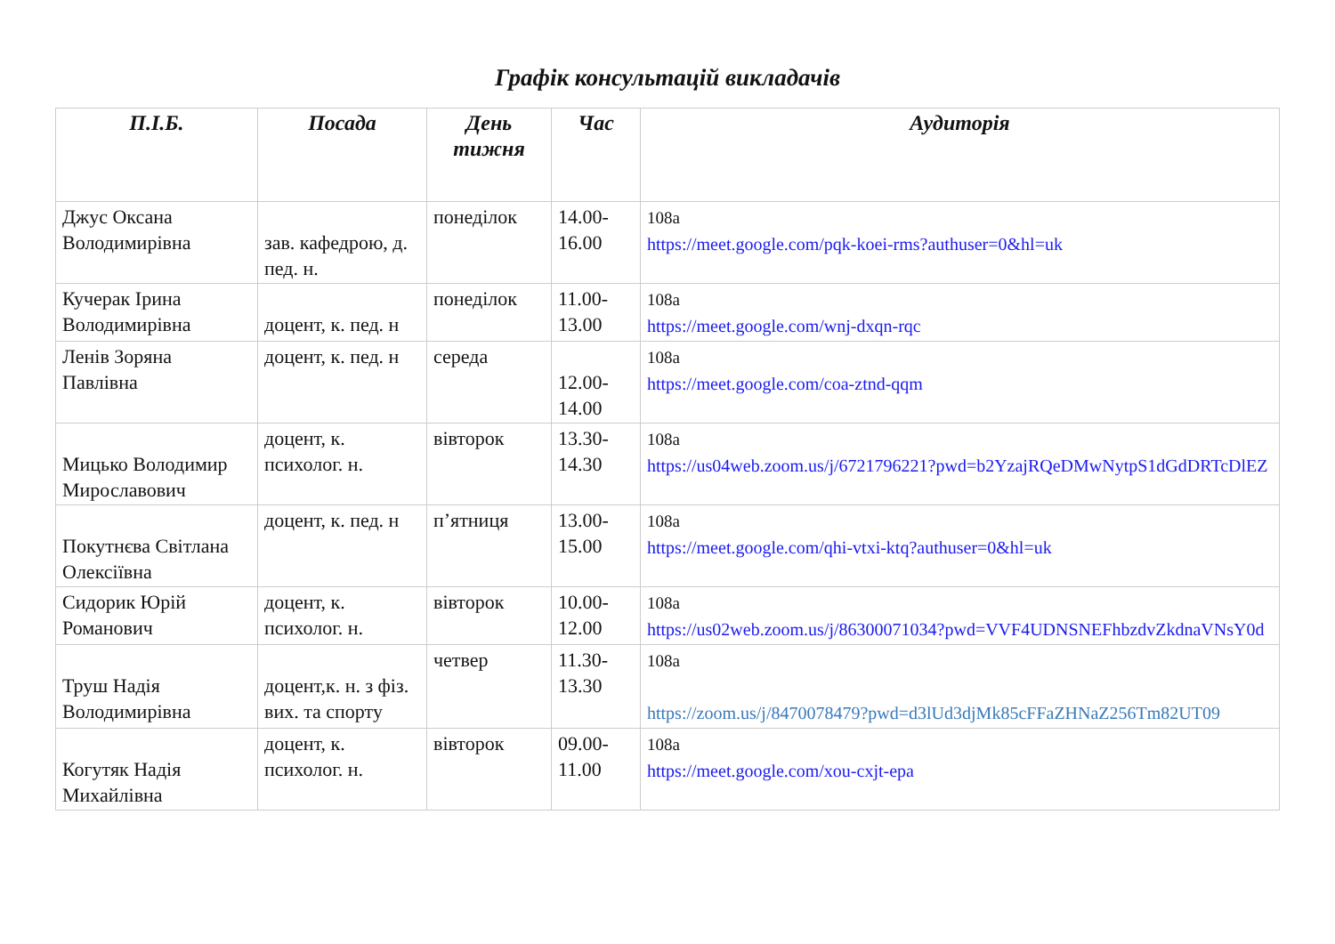Графік консультацій викладачів
| П.І.Б. | Посада | День тижня | Час | Аудиторія |
| --- | --- | --- | --- | --- |
| Джус Оксана Володимирівна | зав. кафедрою, д. пед. н. | понеділок | 14.00-16.00 | 108а https://meet.google.com/pqk-koei-rms?authuser=0&hl=uk |
| Кучерак Ірина Володимирівна | доцент, к. пед. н | понеділок | 11.00-13.00 | 108а https://meet.google.com/wnj-dxqn-rqc |
| Ленів Зоряна Павлівна | доцент, к. пед. н | середа | 12.00-14.00 | 108а https://meet.google.com/coa-ztnd-qqm |
| Мицько Володимир Мирославович | доцент, к. психолог. н. | вівторок | 13.30-14.30 | 108а https://us04web.zoom.us/j/6721796221?pwd=b2YzajRQeDMwNytpS1dGdDRTcDlEZ |
| Покутнєва Світлана Олексіївна | доцент, к. пед. н | п’ятниця | 13.00-15.00 | 108а https://meet.google.com/qhi-vtxi-ktq?authuser=0&hl=uk |
| Сидорик Юрій Романович | доцент, к. психолог. н. | вівторок | 10.00-12.00 | 108а https://us02web.zoom.us/j/86300071034?pwd=VVF4UDNSNEFhbzdvZkdnaVNsY0d |
| Труш Надія Володимирівна | доцент,к. н. з фіз. вих. та спорту | четвер | 11.30-13.30 | 108а https://zoom.us/j/8470078479?pwd=d3lUd3djMk85cFFaZHNaZ256Tm82UT09 |
| Когутяк Надія Михайлівна | доцент, к. психолог. н. | вівторок | 09.00-11.00 | 108а https://meet.google.com/xou-cxjt-epa |